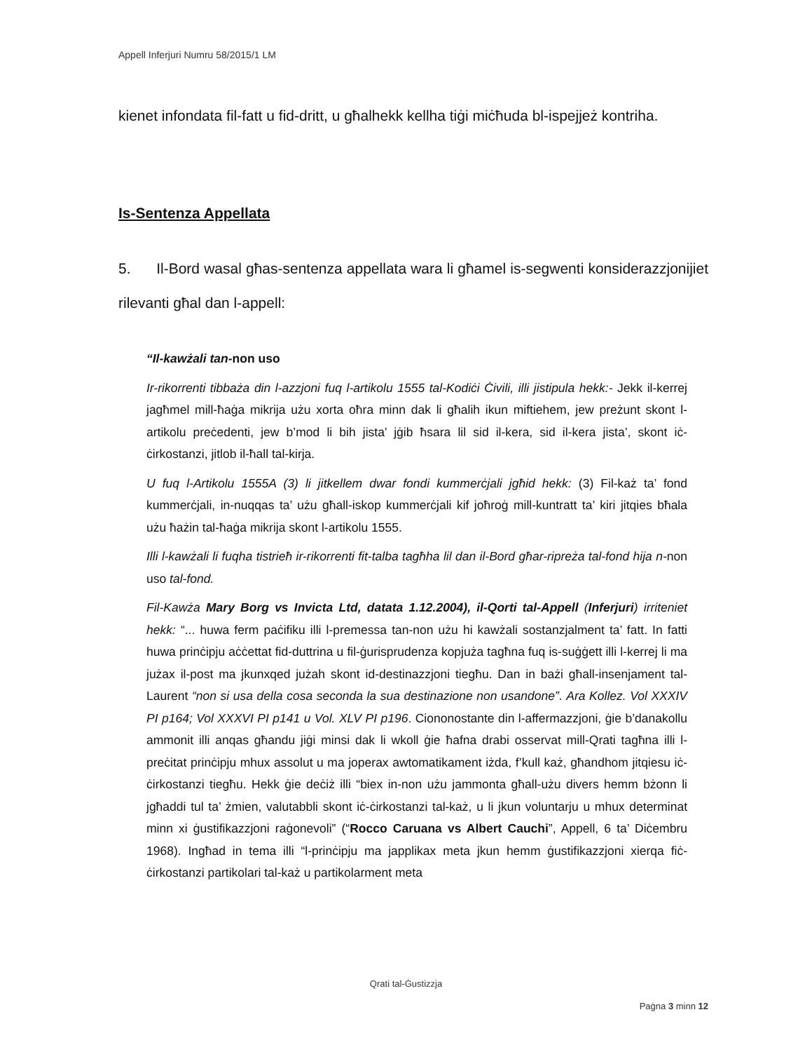Appell Inferjuri Numru 58/2015/1 LM
kienet infondata fil-fatt u fid-dritt, u għalhekk kellha tiġi miċħuda bl-ispejjeż kontriha.
Is-Sentenza Appellata
5. Il-Bord wasal għas-sentenza appellata wara li għamel is-segwenti konsiderazzjonijiet rilevanti għal dan l-appell:
“Il-kawżali tan-non uso
Ir-rikorrenti tibbaża din l-azzjoni fuq l-artikolu 1555 tal-Kodiċi Ċivili, illi jistipula hekk:- Jekk il-kerrej jagħmel mill-ħaġa mikrija użu xorta oħra minn dak li għalih ikun miftiehem, jew preżunt skont l-artikolu preċedenti, jew b’mod li bih jista’ jġib ħsara lil sid il-kera, sid il-kera jista’, skont iċ-ċirkostanzi, jitlob il-ħall tal-kirja.
U fuq l-Artikolu 1555A (3) li jitkellem dwar fondi kummerċjali jgħid hekk: (3) Fil-każ ta’ fond kummerċjali, in-nuqqas ta’ użu għall-iskop kummerċjali kif joħroġ mill-kuntratt ta’ kiri jitqies bħala użu ħażin tal-ħaġa mikrija skont l-artikolu 1555.
Illi l-kawżali li fuqha tistrieħ ir-rikorrenti fit-talba tagħha lil dan il-Bord għar-ripreża tal-fond hija n-non uso tal-fond.
Fil-Kawża Mary Borg vs Invicta Ltd, datata 1.12.2004), il-Qorti tal-Appell (Inferjuri) irriteniet hekk: “... huwa ferm paċifiku illi l-premessa tan-non użu hi kawżali sostanzjalment ta’ fatt. In fatti huwa prinċipju aċċettat fid-duttrina u fil-ġurisprudenza kopjuża tagħna fuq is-suġġett illi l-kerrej li ma jużax il-post ma jkunxqed jużah skont id-destinazzjoni tiegħu. Dan in bażi għall-insenjament tal-Laurent “non si usa della cosa seconda la sua destinazione non usandone”. Ara Kollez. Vol XXXIV PI p164; Vol XXXVI PI p141 u Vol. XLV PI p196. Ciononostante din l-affermazzjoni, ġie b’danakollu ammonit illi anqas għandu jiġi minsi dak li wkoll ġie ħafna drabi osservat mill-Qrati tagħna illi l-preċitat prinċipju mhux assolut u ma joperax awtomatikament iżda, f’kull każ, għandhom jitqiesu iċ-ċirkostanzi tiegħu. Hekk ġie deċiż illi “biex in-non użu jammonta għall-użu divers hemm bżonn li jgħaddi tul ta’ żmien, valutabbli skont iċ-ċirkostanzi tal-każ, u li jkun voluntarju u mhux determinat minn xi ġustifikazzjoni raġonevoli” (“Rocco Caruana vs Albert Cauchi”, Appell, 6 ta’ Diċembru 1968). Ingħad in tema illi “l-prinċipju ma japplikax meta jkun hemm ġustifikazzjoni xierqa fiċ-ċirkostanzi partikolari tal-każ u partikolarment meta
Qrati tal-Ġustizzja
Paġna 3 minn 12